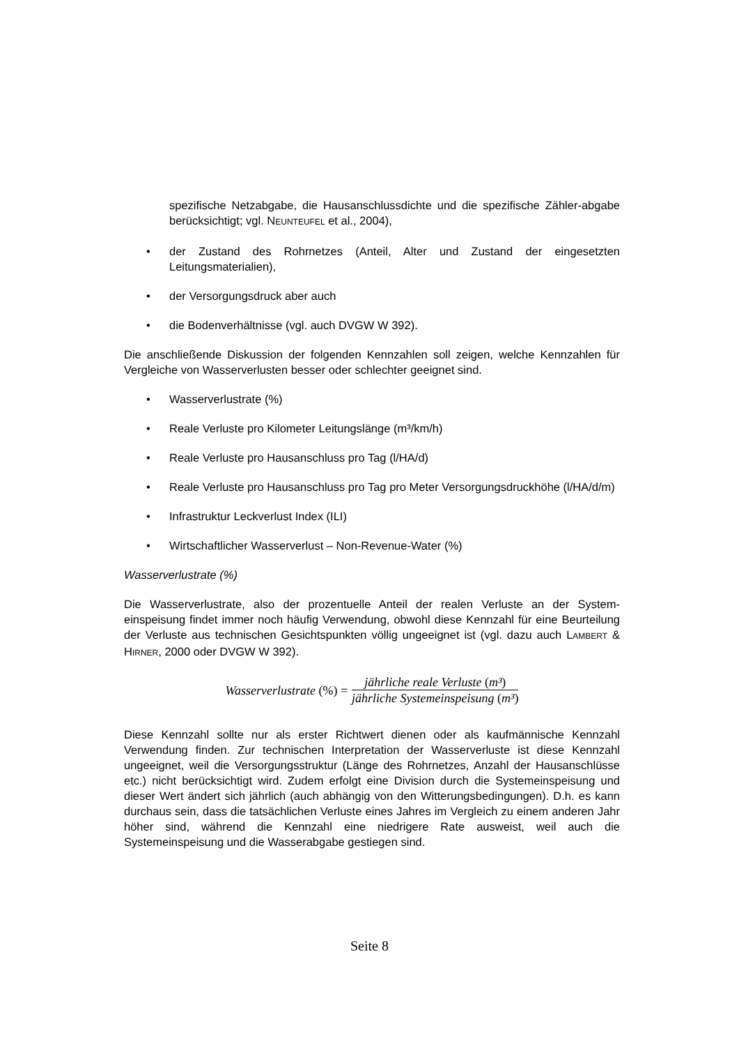spezifische Netzabgabe, die Hausanschlussdichte und die spezifische Zähler-abgabe berücksichtigt; vgl. NEUNTEUFEL et al., 2004),
• der Zustand des Rohrnetzes (Anteil, Alter und Zustand der eingesetzten Leitungsmaterialien),
• der Versorgungsdruck aber auch
• die Bodenverhältnisse (vgl. auch DVGW W 392).
Die anschließende Diskussion der folgenden Kennzahlen soll zeigen, welche Kennzahlen für Vergleiche von Wasserverlusten besser oder schlechter geeignet sind.
• Wasserverlustrate (%)
• Reale Verluste pro Kilometer Leitungslänge (m³/km/h)
• Reale Verluste pro Hausanschluss pro Tag (l/HA/d)
• Reale Verluste pro Hausanschluss pro Tag pro Meter Versorgungsdruckhöhe (l/HA/d/m)
• Infrastruktur Leckverlust Index (ILI)
• Wirtschaftlicher Wasserverlust – Non-Revenue-Water (%)
Wasserverlustrate (%)
Die Wasserverlustrate, also der prozentuelle Anteil der realen Verluste an der System-einspeisung findet immer noch häufig Verwendung, obwohl diese Kennzahl für eine Beurteilung der Verluste aus technischen Gesichtspunkten völlig ungeeignet ist (vgl. dazu auch LAMBERT & HIRNER, 2000 oder DVGW W 392).
Wasserverlustrate (%) = jährliche reale Verluste (m³) jährliche Systemeinspeisung (m³)
Diese Kennzahl sollte nur als erster Richtwert dienen oder als kaufmännische Kennzahl Verwendung finden. Zur technischen Interpretation der Wasserverluste ist diese Kennzahl ungeeignet, weil die Versorgungsstruktur (Länge des Rohrnetzes, Anzahl der Hausanschlüsse etc.) nicht berücksichtigt wird. Zudem erfolgt eine Division durch die Systemeinspeisung und dieser Wert ändert sich jährlich (auch abhängig von den Witterungsbedingungen). D.h. es kann durchaus sein, dass die tatsächlichen Verluste eines Jahres im Vergleich zu einem anderen Jahr höher sind, während die Kennzahl eine niedrigere Rate ausweist, weil auch die Systemeinspeisung und die Wasserabgabe gestiegen sind.
Seite 8